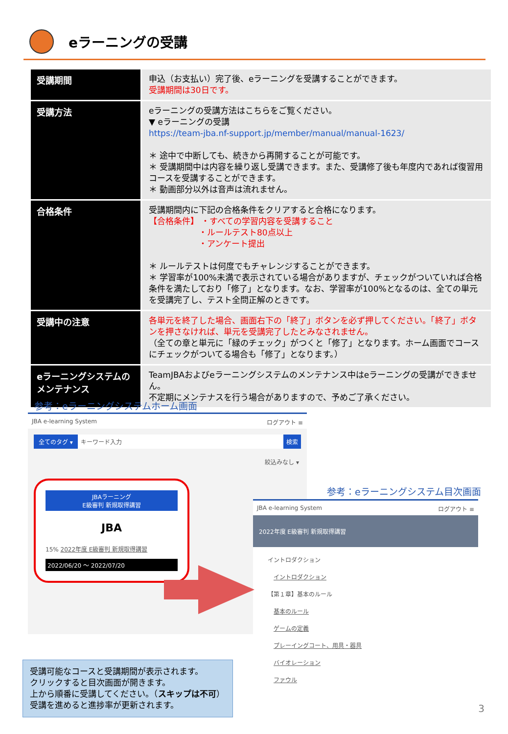eラーニングの受講
| 受講期間 | 申込（お支払い）完了後、eラーニングを受講することができます。 受講期間は30日です。 |
| 受講方法 | eラーニングの受講方法はこちらをご覧ください。 ▼ eラーニングの受講 https://team-jba.nf-support.jp/member/manual/manual-1623/ ＊ 途中で中断しても、続きから再開することが可能です。 ＊ 受講期間中は内容を繰り返し受講できます。また、受講修了後も年度内であれば復習用コースを受講することができます。 ＊ 動画部分以外は音声は流れません。 |
| 合格条件 | 受講期間内に下記の合格条件をクリアすると合格になります。 【合格条件】 ・すべての学習内容を受講すること ・ルールテスト80点以上 ・アンケート提出 ＊ ルールテストは何度でもチャレンジすることができます。 ＊ 学習率が100%未満で表示されている場合がありますが、チェックがついていれば合格条件を満たしており「修了」となります。なお、学習率が100%となるのは、全ての単元を受講完了し、テスト全問正解のときです。 |
| 受講中の注意 | 各単元を終了した場合、画面右下の「終了」ボタンを必ず押してください。「終了」ボタンを押さなければ、単元を受講完了したとみなされません。 （全ての章と単元に「緑のチェック」がつくと「修了」となります。ホーム画面でコースにチェックがついてる場合も「修了」となります。） |
| eラーニングシステムのメンテナンス | TeamJBAおよびeラーニングシステムのメンテナンス中はeラーニングの受講ができません。 不定期にメンテナスを行う場合がありますので、予めご了承ください。 |
参考：eラーニングシステムホーム画面
JBA e-learning System ログアウト ≡
全てのタグ ▾ キーワード入力 検索
絞込みなし ▾
JBAラーニング
E級審判 新規取得講習
JBA
15% 2022年度 E級審判 新規取得講習
2022/06/20 ～ 2022/07/20
参考：eラーニングシステム目次画面
JBA e-learning System ログアウト ≡
2022年度 E級審判 新規取得講習
イントロダクション
　イントロダクション
【第１章】基本のルール
　基本のルール
　ゲームの定義
　プレーイングコート、用具・器具
　バイオレーション
　ファウル
受講可能なコースと受講期間が表示されます。
クリックすると目次画面が開きます。
上から順番に受講してください。（スキップは不可）
受講を進めると進捗率が更新されます。
3